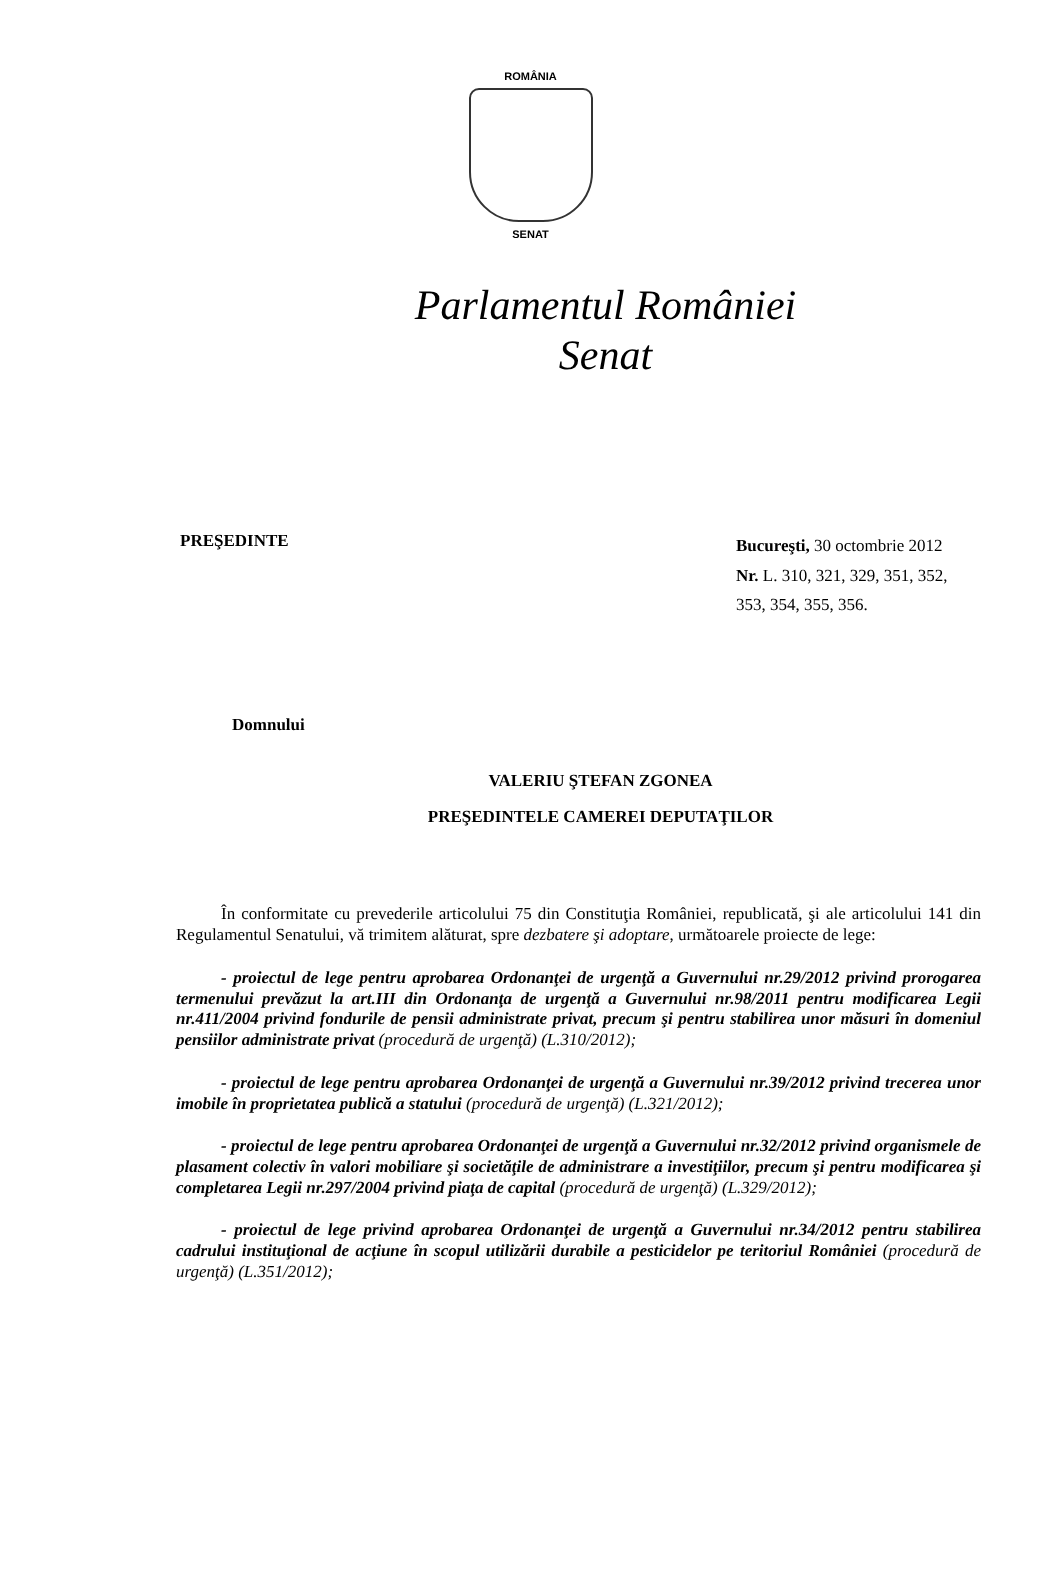ROMÂNIA
SENAT
Parlamentul României
Senat
PREŞEDINTE
Bucureşti, 30 octombrie 2012
Nr. L. 310, 321, 329, 351, 352, 353, 354, 355, 356.
Domnului
VALERIU ŞTEFAN ZGONEA
PREŞEDINTELE CAMEREI DEPUTAŢILOR
În conformitate cu prevederile articolului 75 din Constituţia României, republicată, şi ale articolului 141 din Regulamentul Senatului, vă trimitem alăturat, spre dezbatere şi adoptare, următoarele proiecte de lege:
- proiectul de lege pentru aprobarea Ordonanţei de urgenţă a Guvernului nr.29/2012 privind prorogarea termenului prevăzut la art.III din Ordonanţa de urgenţă a Guvernului nr.98/2011 pentru modificarea Legii nr.411/2004 privind fondurile de pensii administrate privat, precum şi pentru stabilirea unor măsuri în domeniul pensiilor administrate privat (procedură de urgenţă) (L.310/2012);
- proiectul de lege pentru aprobarea Ordonanţei de urgenţă a Guvernului nr.39/2012 privind trecerea unor imobile în proprietatea publică a statului (procedură de urgenţă) (L.321/2012);
- proiectul de lege pentru aprobarea Ordonanţei de urgenţă a Guvernului nr.32/2012 privind organismele de plasament colectiv în valori mobiliare şi societăţile de administrare a investiţiilor, precum şi pentru modificarea şi completarea Legii nr.297/2004 privind piaţa de capital (procedură de urgenţă) (L.329/2012);
- proiectul de lege privind aprobarea Ordonanţei de urgenţă a Guvernului nr.34/2012 pentru stabilirea cadrului instituţional de acţiune în scopul utilizării durabile a pesticidelor pe teritoriul României (procedură de urgenţă) (L.351/2012);